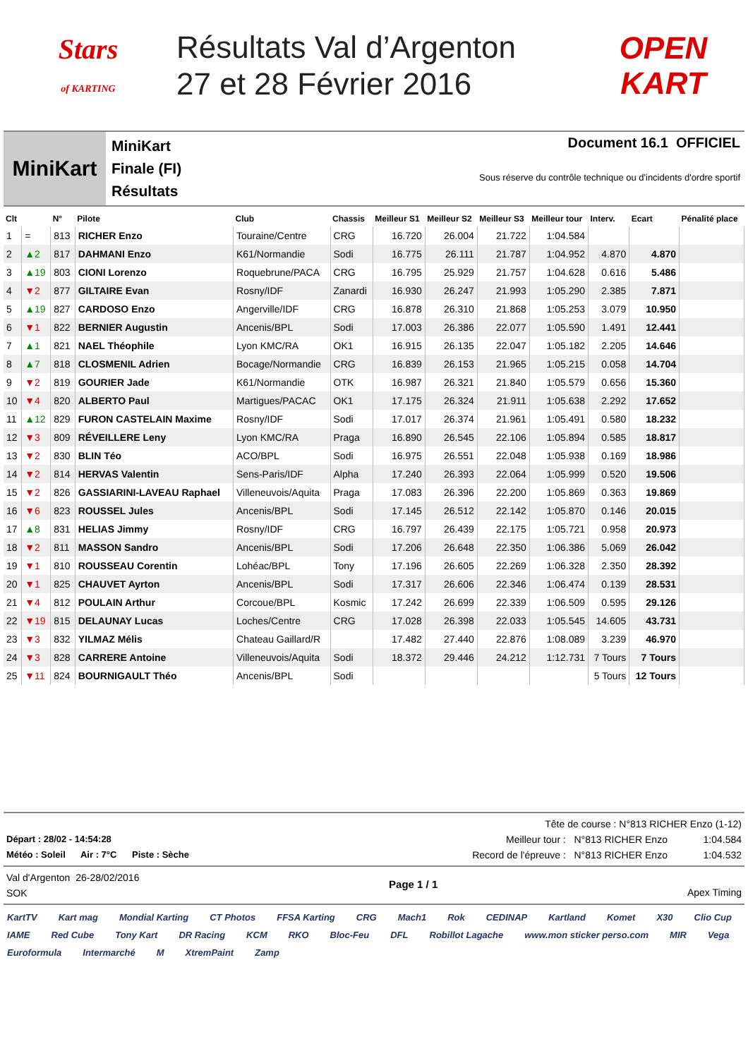Stars
of KARTING
Résultats Val d’Argenton
27 et 28 Février 2016
OPEN
KART
MiniKart
MiniKart
Finale (FI)
Résultats
Document 16.1 OFFICIEL
Sous réserve du contrôle technique ou d'incidents d'ordre sportif
| Clt | | N° | Pilote | Club | Chassis | Meilleur S1 | Meilleur S2 | Meilleur S3 | Meilleur tour | Interv. | Ecart | Pénalité place |
| --- | --- | --- | --- | --- | --- | --- | --- | --- | --- | --- | --- | --- |
| 1 | = | 813 | RICHER Enzo | Touraine/Centre | CRG | 16.720 | 26.004 | 21.722 | 1:04.584 | | | |
| 2 | ▲2 | 817 | DAHMANI Enzo | K61/Normandie | Sodi | 16.775 | 26.111 | 21.787 | 1:04.952 | 4.870 | 4.870 | |
| 3 | ▲19 | 803 | CIONI Lorenzo | Roquebrune/PACA | CRG | 16.795 | 25.929 | 21.757 | 1:04.628 | 0.616 | 5.486 | |
| 4 | ▼2 | 877 | GILTAIRE Evan | Rosny/IDF | Zanardi | 16.930 | 26.247 | 21.993 | 1:05.290 | 2.385 | 7.871 | |
| 5 | ▲19 | 827 | CARDOSO Enzo | Angerville/IDF | CRG | 16.878 | 26.310 | 21.868 | 1:05.253 | 3.079 | 10.950 | |
| 6 | ▼1 | 822 | BERNIER Augustin | Ancenis/BPL | Sodi | 17.003 | 26.386 | 22.077 | 1:05.590 | 1.491 | 12.441 | |
| 7 | ▲1 | 821 | NAEL Théophile | Lyon KMC/RA | OK1 | 16.915 | 26.135 | 22.047 | 1:05.182 | 2.205 | 14.646 | |
| 8 | ▲7 | 818 | CLOSMENIL Adrien | Bocage/Normandie | CRG | 16.839 | 26.153 | 21.965 | 1:05.215 | 0.058 | 14.704 | |
| 9 | ▼2 | 819 | GOURIER Jade | K61/Normandie | OTK | 16.987 | 26.321 | 21.840 | 1:05.579 | 0.656 | 15.360 | |
| 10 | ▼4 | 820 | ALBERTO Paul | Martigues/PACAC | OK1 | 17.175 | 26.324 | 21.911 | 1:05.638 | 2.292 | 17.652 | |
| 11 | ▲12 | 829 | FURON CASTELAIN Maxime | Rosny/IDF | Sodi | 17.017 | 26.374 | 21.961 | 1:05.491 | 0.580 | 18.232 | |
| 12 | ▼3 | 809 | RÉVEILLERE Leny | Lyon KMC/RA | Praga | 16.890 | 26.545 | 22.106 | 1:05.894 | 0.585 | 18.817 | |
| 13 | ▼2 | 830 | BLIN Téo | ACO/BPL | Sodi | 16.975 | 26.551 | 22.048 | 1:05.938 | 0.169 | 18.986 | |
| 14 | ▼2 | 814 | HERVAS Valentin | Sens-Paris/IDF | Alpha | 17.240 | 26.393 | 22.064 | 1:05.999 | 0.520 | 19.506 | |
| 15 | ▼2 | 826 | GASSIARINI-LAVEAU Raphael | Villeneuvois/Aquita | Praga | 17.083 | 26.396 | 22.200 | 1:05.869 | 0.363 | 19.869 | |
| 16 | ▼6 | 823 | ROUSSEL Jules | Ancenis/BPL | Sodi | 17.145 | 26.512 | 22.142 | 1:05.870 | 0.146 | 20.015 | |
| 17 | ▲8 | 831 | HELIAS Jimmy | Rosny/IDF | CRG | 16.797 | 26.439 | 22.175 | 1:05.721 | 0.958 | 20.973 | |
| 18 | ▼2 | 811 | MASSON Sandro | Ancenis/BPL | Sodi | 17.206 | 26.648 | 22.350 | 1:06.386 | 5.069 | 26.042 | |
| 19 | ▼1 | 810 | ROUSSEAU Corentin | Lohéac/BPL | Tony | 17.196 | 26.605 | 22.269 | 1:06.328 | 2.350 | 28.392 | |
| 20 | ▼1 | 825 | CHAUVET Ayrton | Ancenis/BPL | Sodi | 17.317 | 26.606 | 22.346 | 1:06.474 | 0.139 | 28.531 | |
| 21 | ▼4 | 812 | POULAIN Arthur | Corcoue/BPL | Kosmic | 17.242 | 26.699 | 22.339 | 1:06.509 | 0.595 | 29.126 | |
| 22 | ▼19 | 815 | DELAUNAY Lucas | Loches/Centre | CRG | 17.028 | 26.398 | 22.033 | 1:05.545 | 14.605 | 43.731 | |
| 23 | ▼3 | 832 | YILMAZ Mélis | Chateau Gaillard/R | | 17.482 | 27.440 | 22.876 | 1:08.089 | 3.239 | 46.970 | |
| 24 | ▼3 | 828 | CARRERE Antoine | Villeneuvois/Aquita | Sodi | 18.372 | 29.446 | 24.212 | 1:12.731 | 7 Tours | 7 Tours | |
| 25 | ▼11 | 824 | BOURNIGAULT Théo | Ancenis/BPL | Sodi | | | | | 5 Tours | 12 Tours | |
Départ : 28/02 - 14:54:28
Météo : Soleil Air : 7°C Piste : Sèche
Tête de course : N°813 RICHER Enzo (1-12)
Meilleur tour : N°813 RICHER Enzo 1:04.584
Record de l'épreuve : N°813 RICHER Enzo 1:04.532
Val d'Argenton 26-28/02/2016
SOK
Page 1 / 1
Apex Timing
KartTV Kart mag Mondial Karting CT Photos FFSA Karting CRG Mach1 Rok CEDINAP Kartland Komet X30 Clio Cup IAME Red Cube Tony Kart DR Racing KCM RKO Bloc-Feu DFL Robillot Lagache www.mon sticker perso.com MIR Vega Euroformula Intermarché M XtremPaint Zamp